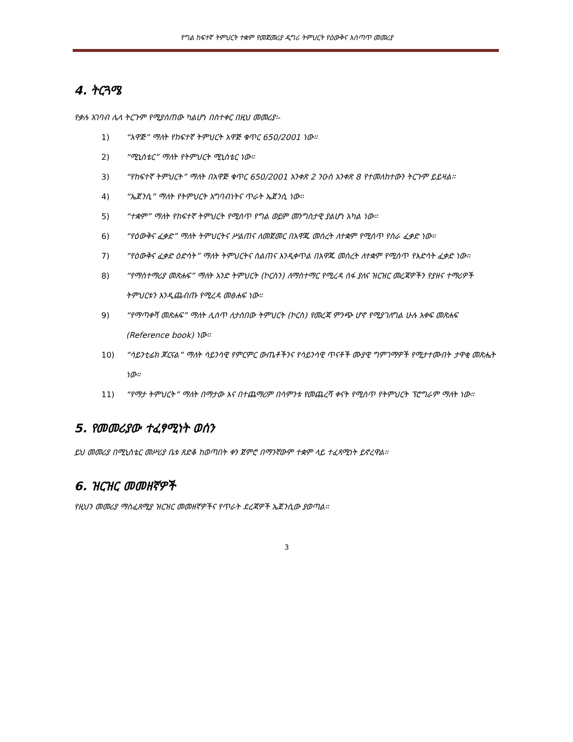የግል ከፍተኛ ትምህርት ተቋም የመጀመሪያ ዲግሪ ትምህርት የዕውቅና አሰጣጥ መመሪያ
4. ትርጓሜ
የቃሉ አገባብ ሌላ ትርጉም የሚያሰጠው ካልሆነ በስተቀር በዚህ መመሪያ፡-
1) “አዋጅ” ማለት የከፍተኛ ትምህርት አዋጅ ቁጥር 650/2001 ነው።
2) “ሚኒስቴር” ማለት የትምህርት ሚኒስቴር ነው።
3) “የከፍተኛ ትምህርት” ማለት በአዋጅ ቁጥር 650/2001 አንቀጽ 2 ንዑስ አንቀጽ 8 የተመለከተውን ትርጉም ይይዛል።
4) “ኤጀንሲ” ማለት የትምህርት አግባብነትና ጥራት ኤጀንሲ ነው።
5) “ተቋም” ማለት የከፍተኛ ትምህርት የሚሰጥ የግል ወይም መንግስታዊ ያልሆነ አካል ነው።
6) “የዕውቅና ፈቃድ” ማለት ትምህርትና ሥልጠና ለመጀመር በአዋጁ መሰረት ለተቋም የሚሰጥ የስራ ፈቃድ ነው።
7) “የዕውቅና ፈቃድ ዕድሳት” ማለት ትምህርትና ስልጠና እንዲቀጥል በአዋጁ መሰረት ለተቋም የሚሰጥ የእድሳት ፈቃድ ነው።
8) “የማስተማሪያ መጽሐፍ” ማለት አንድ ትምህርት (ኮርስን) ለማስተማር የሚረዳ ሰፋ ያለና ዝርዝር መረጃዎችን የያዘና ተማሪዎች ትምህርቱን እንዲጨብጡ የሚረዳ መፅሐፍ ነው።
9) “የማጣቀሻ መጽሐፍ” ማለት ሊሰጥ ለታሰበው ትምህርት (ኮርስ) የመረጃ ምንጭ ሆኖ የሚያገለግል ሁሉ አቀፍ መጽሐፍ (Reference book) ነው።
10) “ሳይንቲፊክ ጆርናል” ማለት ሳይንሳዊ የምርምር ውጤቶችንና የሳይንሳዊ ጥናቶች ሙያዊ ግምገማዎች የሚታተሙበት ታዋቂ መጽሔት ነው።
11) “የማታ ትምህርት” ማለት በማታው እና በተጨማሪም በሳምንቱ የመጨረሻ ቀናት የሚሰጥ የትምህርት ፕሮግራም ማለት ነው።
5. የመመሪያው ተፈፃሚነት ወሰን
ይህ መመሪያ በሚኒስቴር መሥሪያ ቤቱ ጸድቆ ከወጣበት ቀን ጀምሮ በማንኛውም ተቋም ላይ ተፈጻሚነት ይኖረዋል።
6. ዝርዝር መመዘኛዎች
የዚህን መመሪያ ማስፈጸሚያ ዝርዝር መመዘኛዎችና የጥራት ደረጃዎች ኤጀንሲው ያወጣል።
3